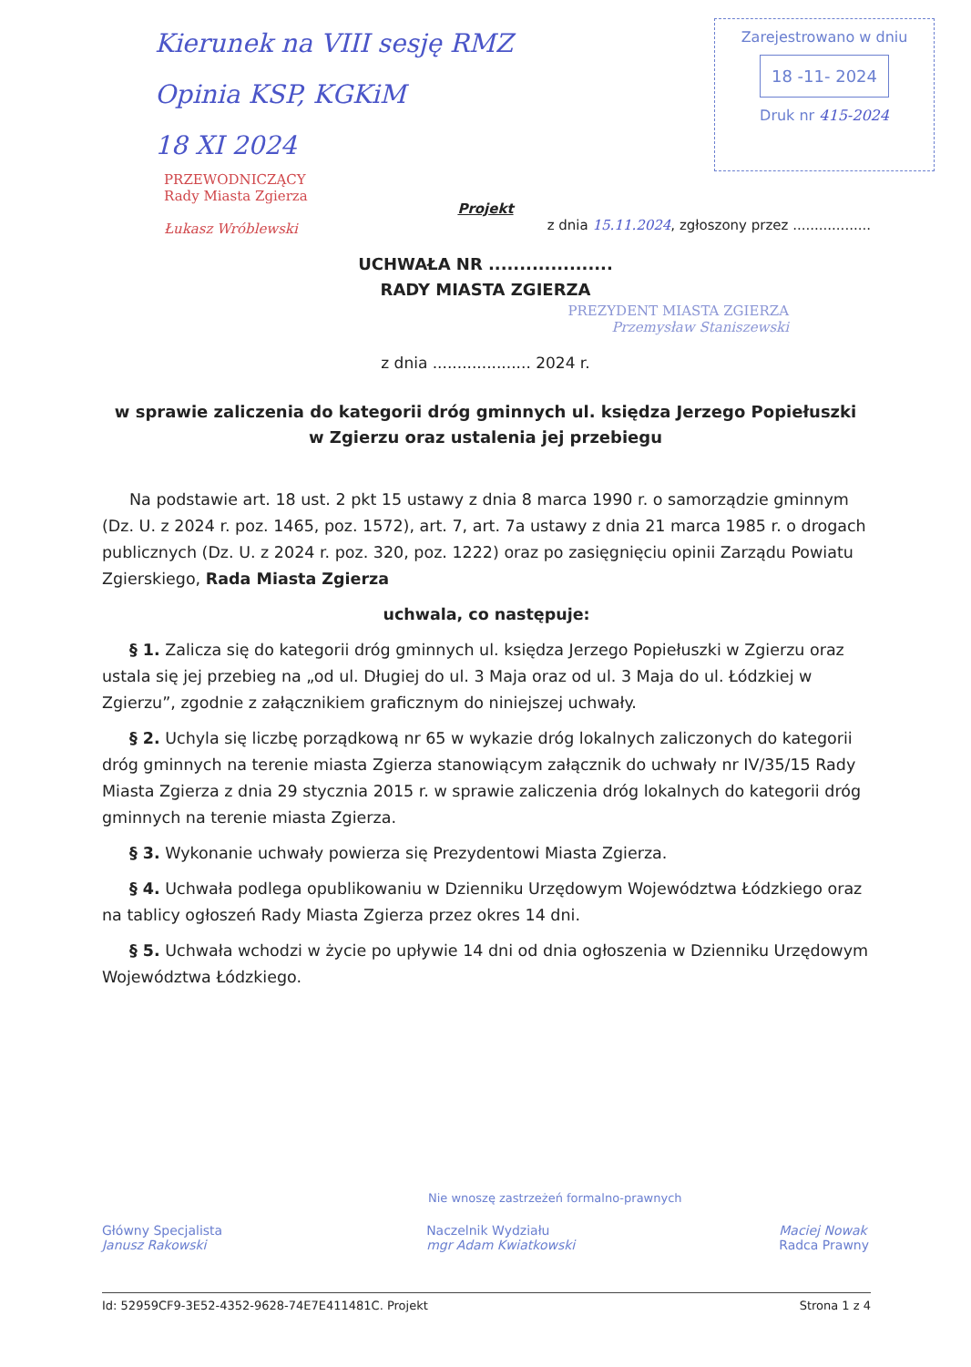Kierunek na VIII sesję RMZ
Opinia KSP, KGKiM
18 XI 2024
Zarejestrowano w dniu
18 -11- 2024
Druk nr 415-2024
PRZEWODNICZĄCY
Rady Miasta Zgierza
Łukasz Wróblewski
Projekt
z dnia 15.11.2024, zgłoszony przez ..................
UCHWAŁA NR ....................
RADY MIASTA ZGIERZA
PREZYDENT MIASTA ZGIERZA
Przemysław Staniszewski
z dnia .................... 2024 r.
w sprawie zaliczenia do kategorii dróg gminnych ul. księdza Jerzego Popiełuszki w Zgierzu oraz ustalenia jej przebiegu
Na podstawie art. 18 ust. 2 pkt 15 ustawy z dnia 8 marca 1990 r. o samorządzie gminnym (Dz. U. z 2024 r. poz. 1465, poz. 1572), art. 7, art. 7a ustawy z dnia 21 marca 1985 r. o drogach publicznych (Dz. U. z 2024 r. poz. 320, poz. 1222) oraz po zasięgnięciu opinii Zarządu Powiatu Zgierskiego, Rada Miasta Zgierza
uchwala, co następuje:
§ 1. Zalicza się do kategorii dróg gminnych ul. księdza Jerzego Popiełuszki w Zgierzu oraz ustala się jej przebieg na „od ul. Długiej do ul. 3 Maja oraz od ul. 3 Maja do ul. Łódzkiej w Zgierzu”, zgodnie z załącznikiem graficznym do niniejszej uchwały.
§ 2. Uchyla się liczbę porządkową nr 65 w wykazie dróg lokalnych zaliczonych do kategorii dróg gminnych na terenie miasta Zgierza stanowiącym załącznik do uchwały nr IV/35/15 Rady Miasta Zgierza z dnia 29 stycznia 2015 r. w sprawie zaliczenia dróg lokalnych do kategorii dróg gminnych na terenie miasta Zgierza.
§ 3. Wykonanie uchwały powierza się Prezydentowi Miasta Zgierza.
§ 4. Uchwała podlega opublikowaniu w Dzienniku Urzędowym Województwa Łódzkiego oraz na tablicy ogłoszeń Rady Miasta Zgierza przez okres 14 dni.
§ 5. Uchwała wchodzi w życie po upływie 14 dni od dnia ogłoszenia w Dzienniku Urzędowym Województwa Łódzkiego.
Nie wnoszę zastrzeżeń formalno-prawnych
Główny Specjalista
Janusz Rakowski
Naczelnik Wydziału
mgr Adam Kwiatkowski
Maciej Nowak
Radca Prawny
Id: 52959CF9-3E52-4352-9628-74E7E411481C. Projekt Strona 1 z 4